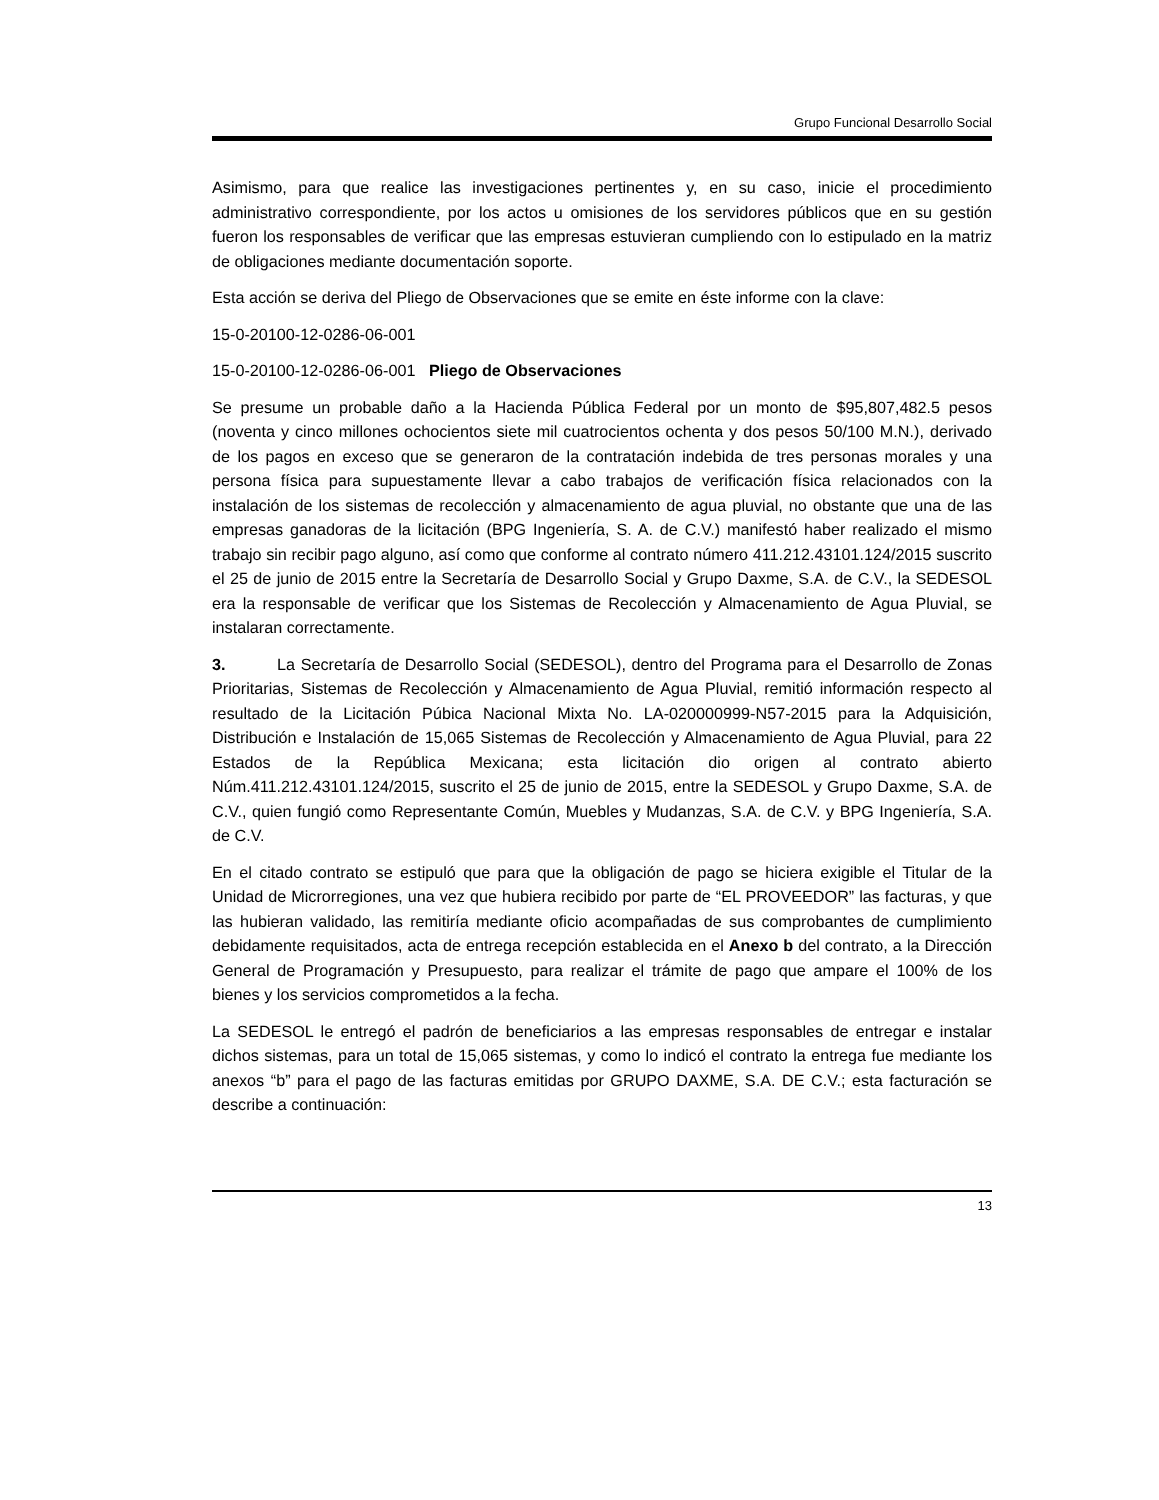Grupo Funcional Desarrollo Social
Asimismo, para que realice las investigaciones pertinentes y, en su caso, inicie el procedimiento administrativo correspondiente, por los actos u omisiones de los servidores públicos que en su gestión fueron los responsables de verificar que las empresas estuvieran cumpliendo con lo estipulado en la matriz de obligaciones mediante documentación soporte.
Esta acción se deriva del Pliego de Observaciones que se emite en éste informe con la clave:
15-0-20100-12-0286-06-001
15-0-20100-12-0286-06-001 Pliego de Observaciones
Se presume un probable daño a la Hacienda Pública Federal por un monto de $95,807,482.5 pesos (noventa y cinco millones ochocientos siete mil cuatrocientos ochenta y dos pesos 50/100 M.N.), derivado de los pagos en exceso que se generaron de la contratación indebida de tres personas morales y una persona física para supuestamente llevar a cabo trabajos de verificación física relacionados con la instalación de los sistemas de recolección y almacenamiento de agua pluvial, no obstante que una de las empresas ganadoras de la licitación (BPG Ingeniería, S. A. de C.V.) manifestó haber realizado el mismo trabajo sin recibir pago alguno, así como que conforme al contrato número 411.212.43101.124/2015 suscrito el 25 de junio de 2015 entre la Secretaría de Desarrollo Social y Grupo Daxme, S.A. de C.V., la SEDESOL era la responsable de verificar que los Sistemas de Recolección y Almacenamiento de Agua Pluvial, se instalaran correctamente.
3. La Secretaría de Desarrollo Social (SEDESOL), dentro del Programa para el Desarrollo de Zonas Prioritarias, Sistemas de Recolección y Almacenamiento de Agua Pluvial, remitió información respecto al resultado de la Licitación Púbica Nacional Mixta No. LA-020000999-N57-2015 para la Adquisición, Distribución e Instalación de 15,065 Sistemas de Recolección y Almacenamiento de Agua Pluvial, para 22 Estados de la República Mexicana; esta licitación dio origen al contrato abierto Núm.411.212.43101.124/2015, suscrito el 25 de junio de 2015, entre la SEDESOL y Grupo Daxme, S.A. de C.V., quien fungió como Representante Común, Muebles y Mudanzas, S.A. de C.V. y BPG Ingeniería, S.A. de C.V.
En el citado contrato se estipuló que para que la obligación de pago se hiciera exigible el Titular de la Unidad de Microrregiones, una vez que hubiera recibido por parte de “EL PROVEEDOR” las facturas, y que las hubieran validado, las remitiría mediante oficio acompañadas de sus comprobantes de cumplimiento debidamente requisitados, acta de entrega recepción establecida en el Anexo b del contrato, a la Dirección General de Programación y Presupuesto, para realizar el trámite de pago que ampare el 100% de los bienes y los servicios comprometidos a la fecha.
La SEDESOL le entregó el padrón de beneficiarios a las empresas responsables de entregar e instalar dichos sistemas, para un total de 15,065 sistemas, y como lo indicó el contrato la entrega fue mediante los anexos “b” para el pago de las facturas emitidas por GRUPO DAXME, S.A. DE C.V.; esta facturación se describe a continuación:
13